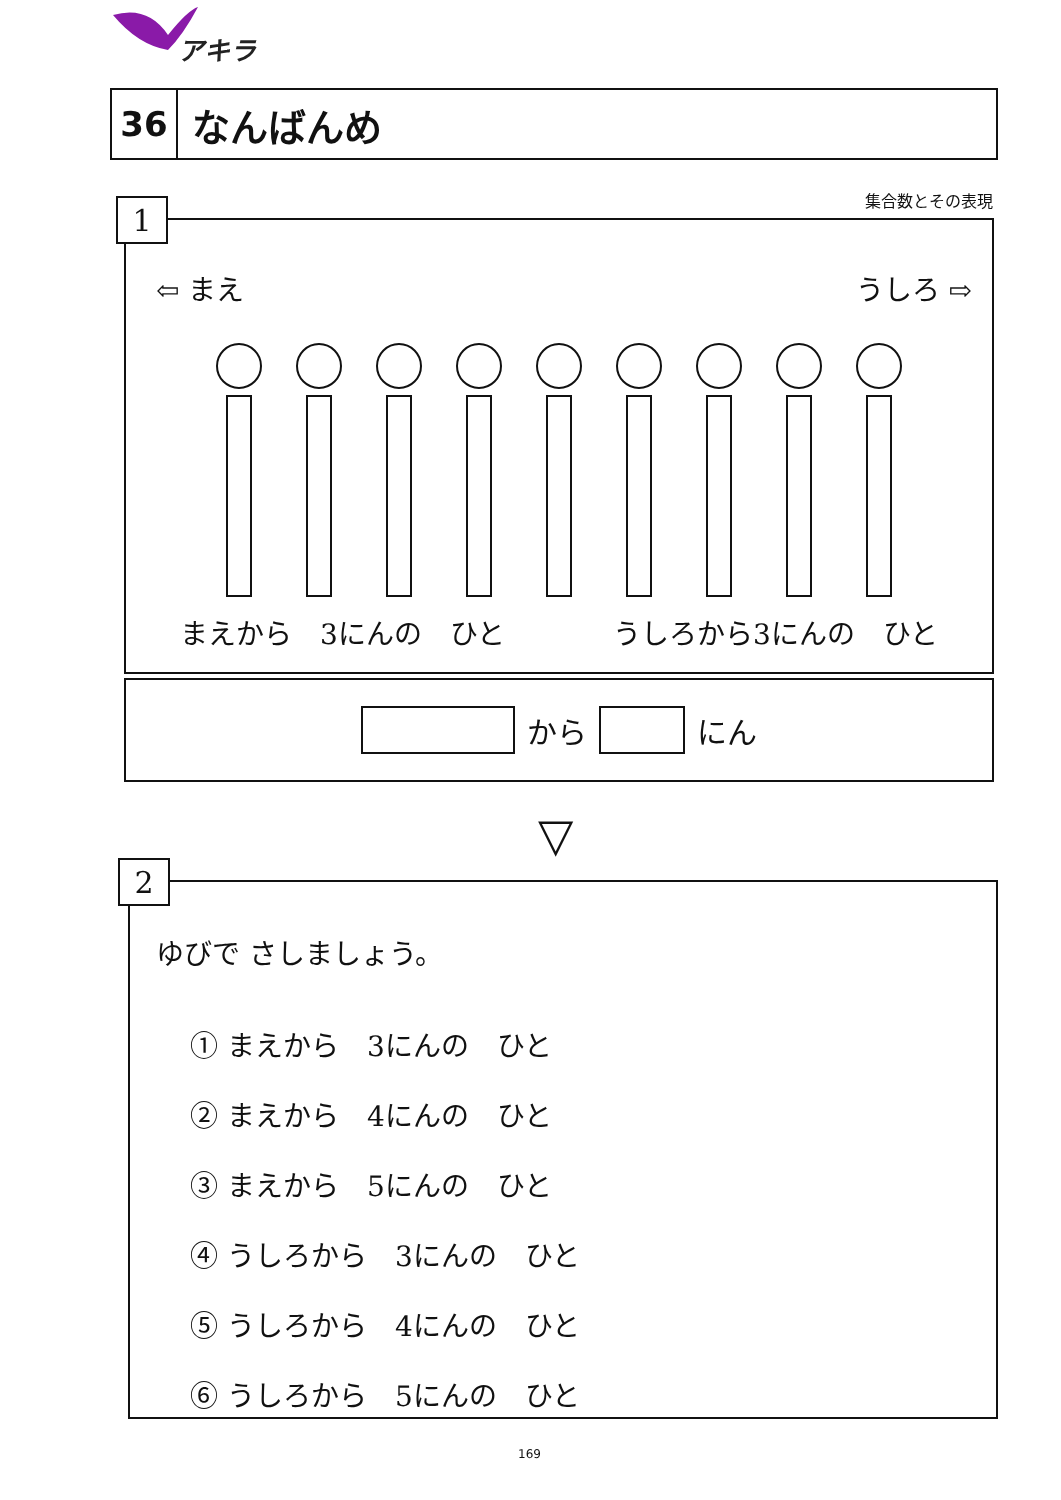アキラ
36
なんばんめ
集合数とその表現
1
⇦ まえ うしろ ⇨
まえから　3にんの　ひと うしろから3にんの　ひと
から にん
▽
2
ゆびで さしましょう。
① まえから　3にんの　ひと
② まえから　4にんの　ひと
③ まえから　5にんの　ひと
④ うしろから　3にんの　ひと
⑤ うしろから　4にんの　ひと
⑥ うしろから　5にんの　ひと
169